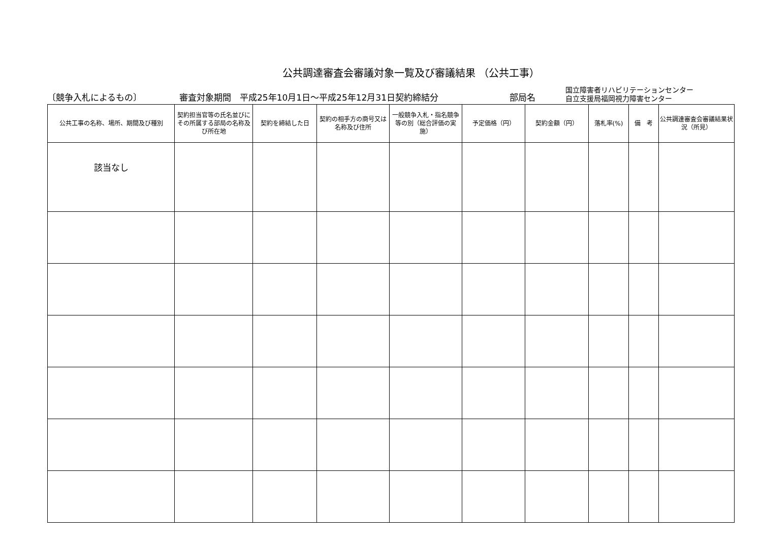公共調達審査会審議対象一覧及び審議結果 （公共工事）
〔競争入札によるもの〕
審査対象期間　平成25年10月1日～平成25年12月31日契約締結分
部局名
国立障害者リハビリテーションセンター
自立支援局福岡視力障害センター
| 公共工事の名称、場所、期間及び種別 | 契約担当官等の氏名並びにその所属する部局の名称及び所在地 | 契約を締結した日 | 契約の相手方の商号又は名称及び住所 | 一般競争入札・指名競争等の別（総合評価の実施） | 予定価格（円） | 契約金額（円） | 落札率(%) | 備 考 | 公共調達審査会審議結果状況（所見） |
| --- | --- | --- | --- | --- | --- | --- | --- | --- | --- |
| 該当なし | | | | | | | | | |